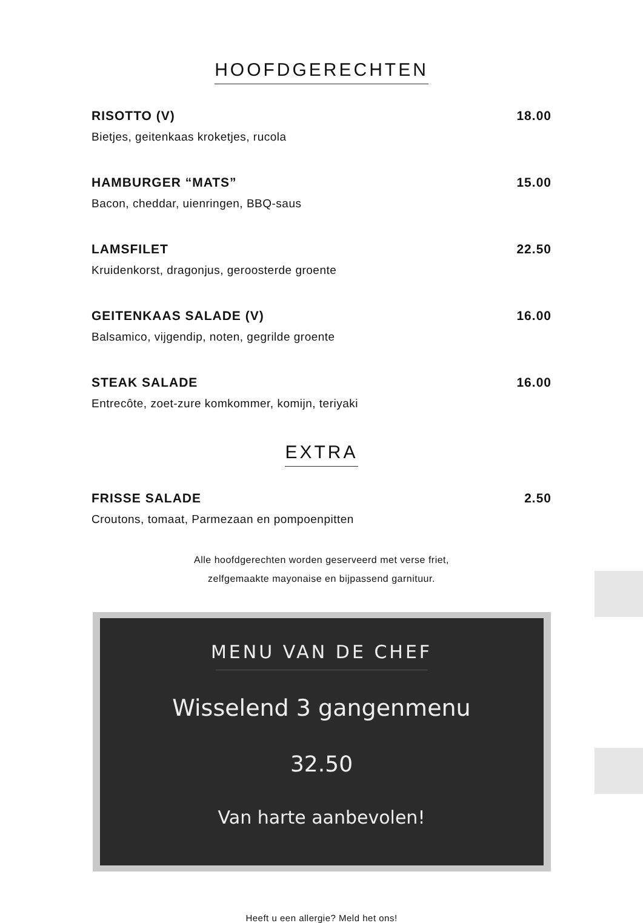HOOFDGERECHTEN
RISOTTO (V) 18.00
Bietjes, geitenkaas kroketjes, rucola
HAMBURGER “MATS” 15.00
Bacon, cheddar, uienringen, BBQ-saus
LAMSFILET 22.50
Kruidenkorst, dragonjus, geroosterde groente
GEITENKAAS SALADE (V) 16.00
Balsamico, vijgendip, noten, gegrilde groente
STEAK SALADE 16.00
Entrecôte, zoet-zure komkommer, komijn, teriyaki
EXTRA
FRISSE SALADE 2.50
Croutons, tomaat, Parmezaan en pompoenpitten
Alle hoofdgerechten worden geserveerd met verse friet,
zelfgemaakte mayonaise en bijpassend garnituur.
MENU VAN DE CHEF
Wisselend 3 gangenmenu
32.50
Van harte aanbevolen!
Heeft u een allergie? Meld het ons!